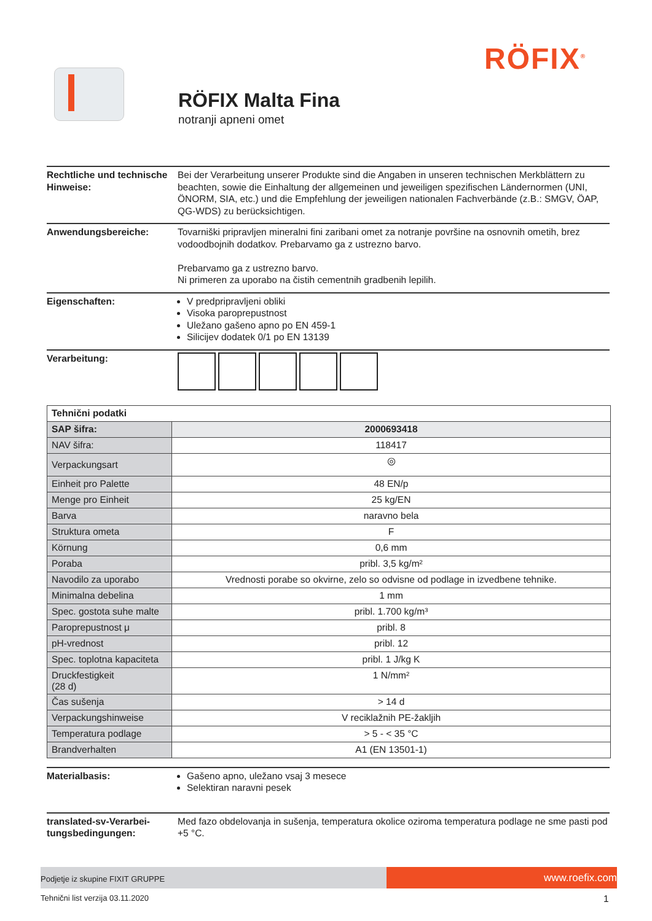RÖFIX<sup>®</sup>
RÖFIX Malta Fina
notranji apneni omet
Rechtliche und technische Hinweise:
Bei der Verarbeitung unserer Produkte sind die Angaben in unseren technischen Merkblättern zu beachten, sowie die Einhaltung der allgemeinen und jeweiligen spezifischen Ländernormen (UNI, ÖNORM, SIA, etc.) und die Empfehlung der jeweiligen nationalen Fachverbände (z.B.: SMGV, ÖAP, QG-WDS) zu berücksichtigen.
Anwendungsbereiche: Tovarniški pripravljen mineralni fini zaribani omet za notranje površine na osnovnih ometih, brez vodoodbojnih dodatkov. Prebarvamo ga z ustrezno barvo.
Prebarvamo ga z ustrezno barvo.
Ni primeren za uporabo na čistih cementnih gradbenih lepilih.
Eigenschaften: V predpripravljeni obliki
Visoka paroprepustnost
Uležano gašeno apno po EN 459-1
Silicijev dodatek 0/1 po EN 13139
Verarbeitung:
| Tehnični podatki | |
| --- | --- |
| SAP šifra: | 2000693418 |
| NAV šifra: | 118417 |
| Verpackungsart | ◎ |
| Einheit pro Palette | 48 EN/p |
| Menge pro Einheit | 25 kg/EN |
| Barva | naravno bela |
| Struktura ometa | F |
| Körnung | 0,6 mm |
| Poraba | pribl. 3,5 kg/m² |
| Navodilo za uporabo | Vrednosti porabe so okvirne, zelo so odvisne od podlage in izvedbene tehnike. |
| Minimalna debelina | 1 mm |
| Spec. gostota suhe malte | pribl. 1.700 kg/m³ |
| Paroprepustnost μ | pribl. 8 |
| pH-vrednost | pribl. 12 |
| Spec. toplotna kapaciteta | pribl. 1 J/kg K |
| Druckfestigkeit (28 d) | 1 N/mm² |
| Čas sušenja | > 14 d |
| Verpackungshinweise | V reciklažnih PE-žakljih |
| Temperatura podlage | > 5 - < 35 °C |
| Brandverhalten | A1 (EN 13501-1) |
Materialbasis: Gašeno apno, uležano vsaj 3 mesece
Selektiran naravni pesek
translated-sv-Verarbei-tungsbedingungen:
Med fazo obdelovanja in sušenja, temperatura okolice oziroma temperatura podlage ne sme pasti pod +5 °C.
Podjetje iz skupine FIXIT GRUPPE
www.roefix.com
Tehnični list verzija 03.11.2020
1